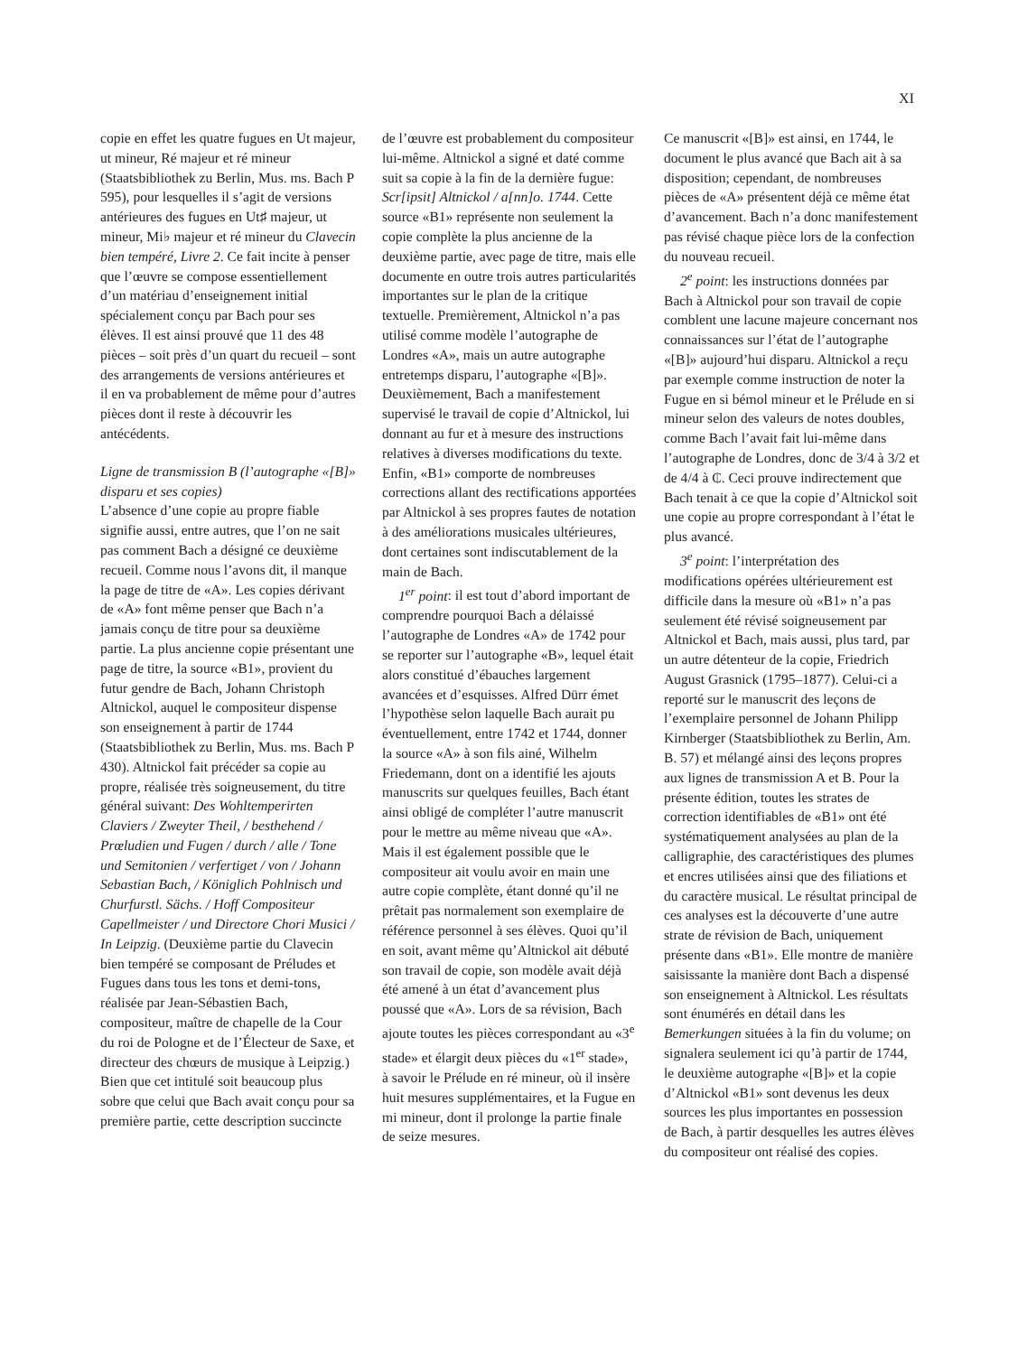XI
copie en effet les quatre fugues en Ut majeur, ut mineur, Ré majeur et ré mineur (Staatsbibliothek zu Berlin, Mus. ms. Bach P 595), pour lesquelles il s’agit de versions antérieures des fugues en Ut♯ majeur, ut mineur, Mi♭ majeur et ré mineur du Clavecin bien tempéré, Livre 2. Ce fait incite à penser que l’œuvre se compose essentiellement d’un matériau d’enseignement initial spécialement conçu par Bach pour ses élèves. Il est ainsi prouvé que 11 des 48 pièces – soit près d’un quart du recueil – sont des arrangements de versions antérieures et il en va probablement de même pour d’autres pièces dont il reste à découvrir les antécédents.
Ligne de transmission B (l’autographe «[B]» disparu et ses copies)
L’absence d’une copie au propre fiable signifie aussi, entre autres, que l’on ne sait pas comment Bach a désigné ce deuxième recueil. Comme nous l’avons dit, il manque la page de titre de «A». Les copies dérivant de «A» font même penser que Bach n’a jamais conçu de titre pour sa deuxième partie. La plus ancienne copie présentant une page de titre, la source «B1», provient du futur gendre de Bach, Johann Christoph Altnickol, auquel le compositeur dispense son enseignement à partir de 1744 (Staatsbibliothek zu Berlin, Mus. ms. Bach P 430). Altnickol fait précéder sa copie au propre, réalisée très soigneusement, du titre général suivant: Des Wohltemperirten Claviers / Zweyter Theil, / besthehend / Prœludien und Fugen / durch / alle / Tone und Semitonien / verfertiget / von / Johann Sebastian Bach, / Königlich Pohlnisch und Churfurstl. Sächs. / Hoff Compositeur Capellmeister / und Directore Chori Musici / In Leipzig. (Deuxième partie du Clavecin bien tempéré se composant de Préludes et Fugues dans tous les tons et demi-tons, réalisée par Jean-Sébastien Bach, compositeur, maître de chapelle de la Cour du roi de Pologne et de l’Électeur de Saxe, et directeur des chœurs de musique à Leipzig.) Bien que cet intitulé soit beaucoup plus sobre que celui que Bach avait conçu pour sa première partie, cette description succincte
de l’œuvre est probablement du compositeur lui-même. Altnickol a signé et daté comme suit sa copie à la fin de la dernière fugue: Scr[ipsit] Altnickol / a[nn]o. 1744. Cette source «B1» représente non seulement la copie complète la plus ancienne de la deuxième partie, avec page de titre, mais elle documente en outre trois autres particularités importantes sur le plan de la critique textuelle. Premièrement, Altnickol n’a pas utilisé comme modèle l’autographe de Londres «A», mais un autre autographe entretemps disparu, l’autographe «[B]». Deuxièmement, Bach a manifestement supervisé le travail de copie d’Altnickol, lui donnant au fur et à mesure des instructions relatives à diverses modifications du texte. Enfin, «B1» comporte de nombreuses corrections allant des rectifications apportées par Altnickol à ses propres fautes de notation à des améliorations musicales ultérieures, dont certaines sont indiscutablement de la main de Bach.
1<sup>er</sup> point: il est tout d’abord important de comprendre pourquoi Bach a délaissé l’autographe de Londres «A» de 1742 pour se reporter sur l’autographe «B», lequel était alors constitué d’ébauches largement avancées et d’esquisses. Alfred Dürr émet l’hypothèse selon laquelle Bach aurait pu éventuellement, entre 1742 et 1744, donner la source «A» à son fils ainé, Wilhelm Friedemann, dont on a identifié les ajouts manuscrits sur quelques feuilles, Bach étant ainsi obligé de compléter l’autre manuscrit pour le mettre au même niveau que «A». Mais il est également possible que le compositeur ait voulu avoir en main une autre copie complète, étant donné qu’il ne prêtait pas normalement son exemplaire de référence personnel à ses élèves. Quoi qu’il en soit, avant même qu’Altnickol ait débuté son travail de copie, son modèle avait déjà été amené à un état d’avancement plus poussé que «A». Lors de sa révision, Bach ajoute toutes les pièces correspondant au «3<sup>e</sup> stade» et élargit deux pièces du «1<sup>er</sup> stade», à savoir le Prélude en ré mineur, où il insère huit mesures supplémentaires, et la Fugue en mi mineur, dont il prolonge la partie finale de seize mesures.
Ce manuscrit «[B]» est ainsi, en 1744, le document le plus avancé que Bach ait à sa disposition; cependant, de nombreuses pièces de «A» présentent déjà ce même état d’avancement. Bach n’a donc manifestement pas révisé chaque pièce lors de la confection du nouveau recueil.
2<sup>e</sup> point: les instructions données par Bach à Altnickol pour son travail de copie comblent une lacune majeure concernant nos connaissances sur l’état de l’autographe «[B]» aujourd’hui disparu. Altnickol a reçu par exemple comme instruction de noter la Fugue en si bémol mineur et le Prélude en si mineur selon des valeurs de notes doubles, comme Bach l’avait fait lui-même dans l’autographe de Londres, donc de 3/4 à 3/2 et de 4/4 à ₵. Ceci prouve indirectement que Bach tenait à ce que la copie d’Altnickol soit une copie au propre correspondant à l’état le plus avancé.
3<sup>e</sup> point: l’interprétation des modifications opérées ultérieurement est difficile dans la mesure où «B1» n’a pas seulement été révisé soigneusement par Altnickol et Bach, mais aussi, plus tard, par un autre détenteur de la copie, Friedrich August Grasnick (1795–1877). Celui-ci a reporté sur le manuscrit des leçons de l’exemplaire personnel de Johann Philipp Kirnberger (Staatsbibliothek zu Berlin, Am. B. 57) et mélangé ainsi des leçons propres aux lignes de transmission A et B. Pour la présente édition, toutes les strates de correction identifiables de «B1» ont été systématiquement analysées au plan de la calligraphie, des caractéristiques des plumes et encres utilisées ainsi que des filiations et du caractère musical. Le résultat principal de ces analyses est la découverte d’une autre strate de révision de Bach, uniquement présente dans «B1». Elle montre de manière saisissante la manière dont Bach a dispensé son enseignement à Altnickol. Les résultats sont énumérés en détail dans les Bemerkungen situées à la fin du volume; on signalera seulement ici qu’à partir de 1744, le deuxième autographe «[B]» et la copie d’Altnickol «B1» sont devenus les deux sources les plus importantes en possession de Bach, à partir desquelles les autres élèves du compositeur ont réalisé des copies.